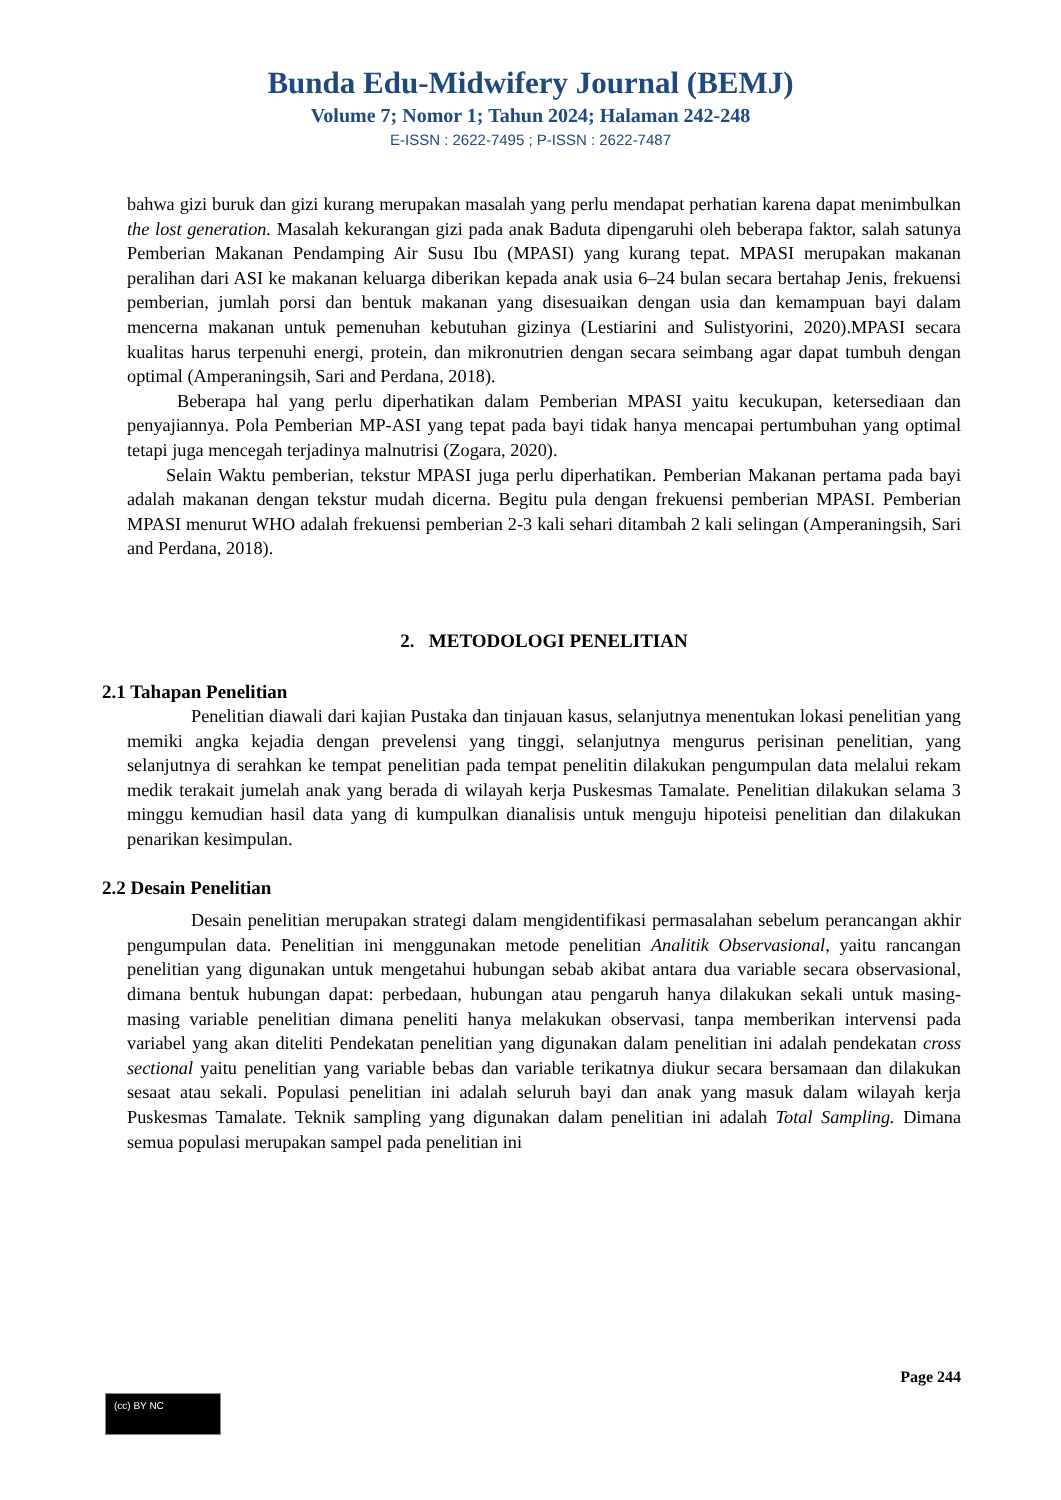Bunda Edu-Midwifery Journal (BEMJ)
Volume 7; Nomor 1; Tahun 2024; Halaman 242-248
E-ISSN : 2622-7495 ; P-ISSN : 2622-7487
bahwa gizi buruk dan gizi kurang merupakan masalah yang perlu mendapat perhatian karena dapat menimbulkan the lost generation. Masalah kekurangan gizi pada anak Baduta dipengaruhi oleh beberapa faktor, salah satunya Pemberian Makanan Pendamping Air Susu Ibu (MPASI) yang kurang tepat. MPASI merupakan makanan peralihan dari ASI ke makanan keluarga diberikan kepada anak usia 6–24 bulan secara bertahap Jenis, frekuensi pemberian, jumlah porsi dan bentuk makanan yang disesuaikan dengan usia dan kemampuan bayi dalam mencerna makanan untuk pemenuhan kebutuhan gizinya (Lestiarini and Sulistyorini, 2020).MPASI secara kualitas harus terpenuhi energi, protein, dan mikronutrien dengan secara seimbang agar dapat tumbuh dengan optimal (Amperaningsih, Sari and Perdana, 2018).
Beberapa hal yang perlu diperhatikan dalam Pemberian MPASI yaitu kecukupan, ketersediaan dan penyajiannya. Pola Pemberian MP-ASI yang tepat pada bayi tidak hanya mencapai pertumbuhan yang optimal tetapi juga mencegah terjadinya malnutrisi (Zogara, 2020).
Selain Waktu pemberian, tekstur MPASI juga perlu diperhatikan. Pemberian Makanan pertama pada bayi adalah makanan dengan tekstur mudah dicerna. Begitu pula dengan frekuensi pemberian MPASI. Pemberian MPASI menurut WHO adalah frekuensi pemberian 2-3 kali sehari ditambah 2 kali selingan (Amperaningsih, Sari and Perdana, 2018).
2. METODOLOGI PENELITIAN
2.1 Tahapan Penelitian
Penelitian diawali dari kajian Pustaka dan tinjauan kasus, selanjutnya menentukan lokasi penelitian yang memiki angka kejadia dengan prevelensi yang tinggi, selanjutnya mengurus perisinan penelitian, yang selanjutnya di serahkan ke tempat penelitian pada tempat penelitin dilakukan pengumpulan data melalui rekam medik terakait jumelah anak yang berada di wilayah kerja Puskesmas Tamalate. Penelitian dilakukan selama 3 minggu kemudian hasil data yang di kumpulkan dianalisis untuk menguju hipoteisi penelitian dan dilakukan penarikan kesimpulan.
2.2 Desain Penelitian
Desain penelitian merupakan strategi dalam mengidentifikasi permasalahan sebelum perancangan akhir pengumpulan data. Penelitian ini menggunakan metode penelitian Analitik Observasional, yaitu rancangan penelitian yang digunakan untuk mengetahui hubungan sebab akibat antara dua variable secara observasional, dimana bentuk hubungan dapat: perbedaan, hubungan atau pengaruh hanya dilakukan sekali untuk masing-masing variable penelitian dimana peneliti hanya melakukan observasi, tanpa memberikan intervensi pada variabel yang akan diteliti Pendekatan penelitian yang digunakan dalam penelitian ini adalah pendekatan cross sectional yaitu penelitian yang variable bebas dan variable terikatnya diukur secara bersamaan dan dilakukan sesaat atau sekali. Populasi penelitian ini adalah seluruh bayi dan anak yang masuk dalam wilayah kerja Puskesmas Tamalate. Teknik sampling yang digunakan dalam penelitian ini adalah Total Sampling. Dimana semua populasi merupakan sampel pada penelitian ini
Page 244
(cc) BY NC